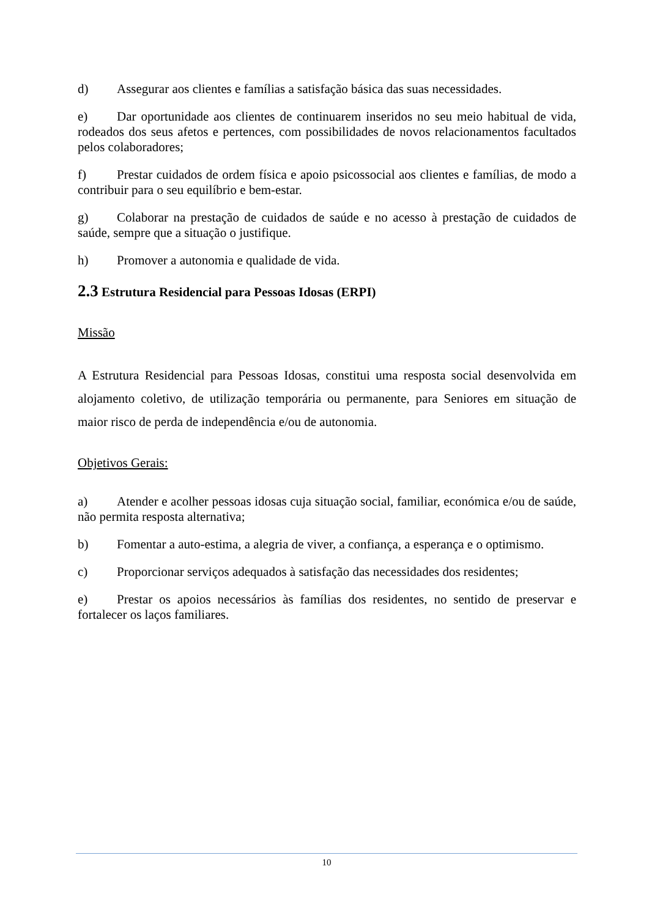d) Assegurar aos clientes e famílias a satisfação básica das suas necessidades.
e) Dar oportunidade aos clientes de continuarem inseridos no seu meio habitual de vida, rodeados dos seus afetos e pertences, com possibilidades de novos relacionamentos facultados pelos colaboradores;
f) Prestar cuidados de ordem física e apoio psicossocial aos clientes e famílias, de modo a contribuir para o seu equilíbrio e bem-estar.
g) Colaborar na prestação de cuidados de saúde e no acesso à prestação de cuidados de saúde, sempre que a situação o justifique.
h) Promover a autonomia e qualidade de vida.
2.3 Estrutura Residencial para Pessoas Idosas (ERPI)
Missão
A Estrutura Residencial para Pessoas Idosas, constitui uma resposta social desenvolvida em alojamento coletivo, de utilização temporária ou permanente, para Seniores em situação de maior risco de perda de independência e/ou de autonomia.
Objetivos Gerais:
a) Atender e acolher pessoas idosas cuja situação social, familiar, económica e/ou de saúde, não permita resposta alternativa;
b) Fomentar a auto-estima, a alegria de viver, a confiança, a esperança e o optimismo.
c) Proporcionar serviços adequados à satisfação das necessidades dos residentes;
e) Prestar os apoios necessários às famílias dos residentes, no sentido de preservar e fortalecer os laços familiares.
10